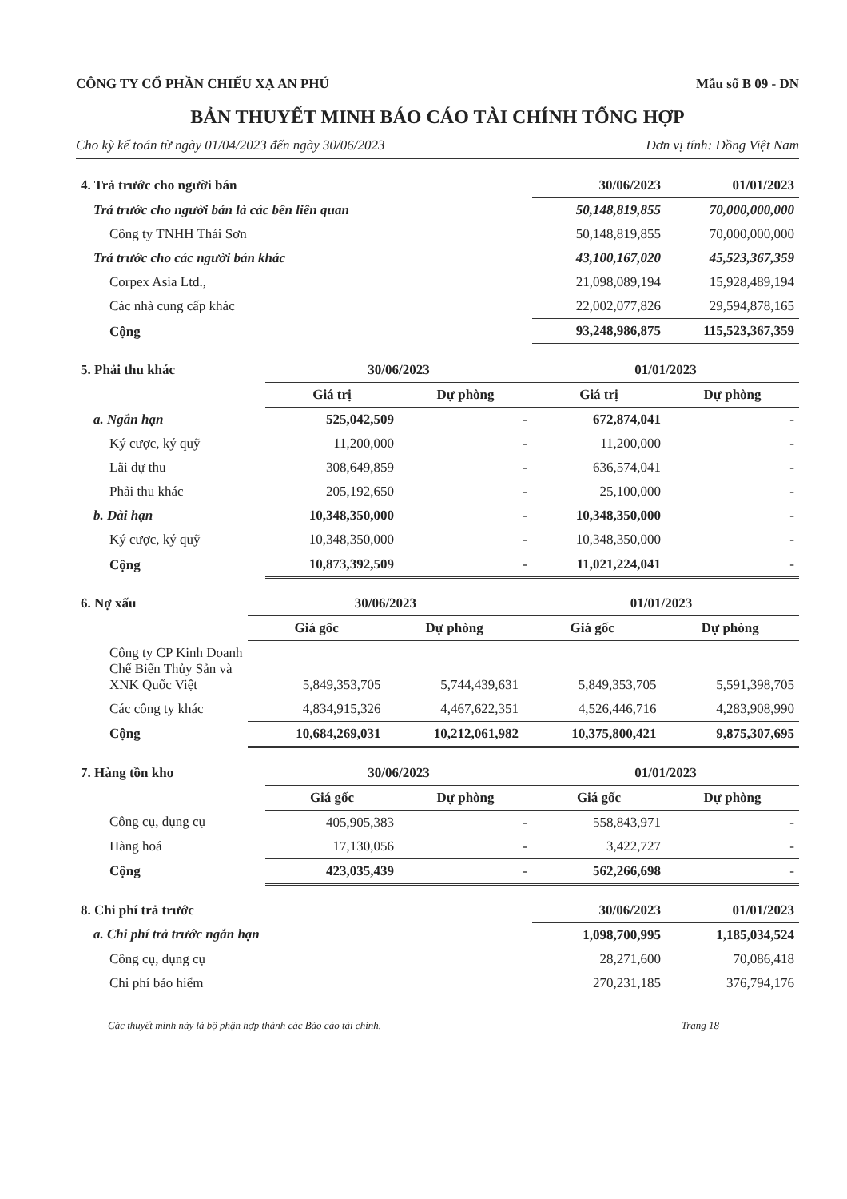CÔNG TY CỔ PHẦN CHIẾU XẠ AN PHÚ Mẫu số B 09 - DN
BẢN THUYẾT MINH BÁO CÁO TÀI CHÍNH TỔNG HỢP
Cho kỳ kế toán từ ngày 01/04/2023 đến ngày 30/06/2023 Đơn vị tính: Đồng Việt Nam
| 4. Trả trước cho người bán | 30/06/2023 | 01/01/2023 |
| Trả trước cho người bán là các bên liên quan | 50,148,819,855 | 70,000,000,000 |
| Công ty TNHH Thái Sơn | 50,148,819,855 | 70,000,000,000 |
| Trả trước cho các người bán khác | 43,100,167,020 | 45,523,367,359 |
| Corpex Asia Ltd., | 21,098,089,194 | 15,928,489,194 |
| Các nhà cung cấp khác | 22,002,077,826 | 29,594,878,165 |
| Cộng | 93,248,986,875 | 115,523,367,359 |
| 5. Phải thu khác | 30/06/2023 | | 01/01/2023 | |
| | Giá trị | Dự phòng | Giá trị | Dự phòng |
| a. Ngắn hạn | 525,042,509 | - | 672,874,041 | - |
| Ký cược, ký quỹ | 11,200,000 | - | 11,200,000 | - |
| Lãi dự thu | 308,649,859 | - | 636,574,041 | - |
| Phải thu khác | 205,192,650 | - | 25,100,000 | - |
| b. Dài hạn | 10,348,350,000 | - | 10,348,350,000 | - |
| Ký cược, ký quỹ | 10,348,350,000 | - | 10,348,350,000 | - |
| Cộng | 10,873,392,509 | - | 11,021,224,041 | - |
| 6. Nợ xấu | 30/06/2023 | | 01/01/2023 | |
| | Giá gốc | Dự phòng | Giá gốc | Dự phòng |
| Công ty CP Kinh Doanh Chế Biến Thủy Sản và XNK Quốc Việt | 5,849,353,705 | 5,744,439,631 | 5,849,353,705 | 5,591,398,705 |
| Các công ty khác | 4,834,915,326 | 4,467,622,351 | 4,526,446,716 | 4,283,908,990 |
| Cộng | 10,684,269,031 | 10,212,061,982 | 10,375,800,421 | 9,875,307,695 |
| 7. Hàng tồn kho | 30/06/2023 | | 01/01/2023 | |
| | Giá gốc | Dự phòng | Giá gốc | Dự phòng |
| Công cụ, dụng cụ | 405,905,383 | - | 558,843,971 | - |
| Hàng hoá | 17,130,056 | - | 3,422,727 | - |
| Cộng | 423,035,439 | - | 562,266,698 | - |
| 8. Chi phí trả trước | 30/06/2023 | 01/01/2023 |
| a. Chi phí trả trước ngắn hạn | 1,098,700,995 | 1,185,034,524 |
| Công cụ, dụng cụ | 28,271,600 | 70,086,418 |
| Chi phí bảo hiểm | 270,231,185 | 376,794,176 |
Các thuyết minh này là bộ phận hợp thành các Báo cáo tài chính. Trang 18